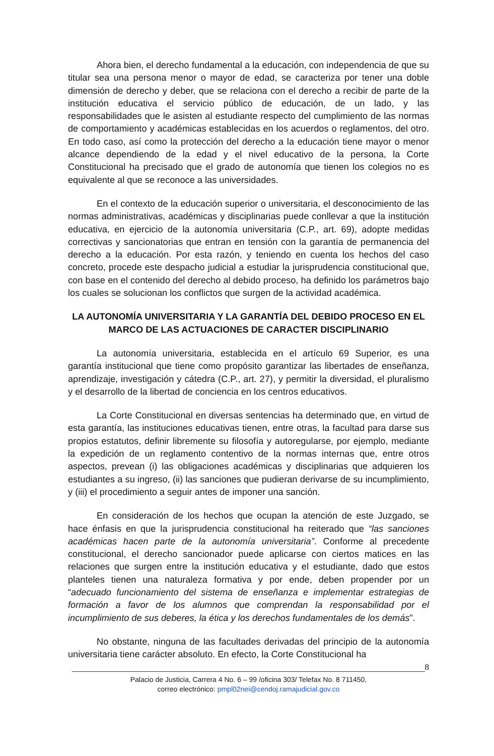Ahora bien, el derecho fundamental a la educación, con independencia de que su titular sea una persona menor o mayor de edad, se caracteriza por tener una doble dimensión de derecho y deber, que se relaciona con el derecho a recibir de parte de la institución educativa el servicio público de educación, de un lado, y las responsabilidades que le asisten al estudiante respecto del cumplimiento de las normas de comportamiento y académicas establecidas en los acuerdos o reglamentos, del otro. En todo caso, así como la protección del derecho a la educación tiene mayor o menor alcance dependiendo de la edad y el nivel educativo de la persona, la Corte Constitucional ha precisado que el grado de autonomía que tienen los colegios no es equivalente al que se reconoce a las universidades.
En el contexto de la educación superior o universitaria, el desconocimiento de las normas administrativas, académicas y disciplinarias puede conllevar a que la institución educativa, en ejercicio de la autonomía universitaria (C.P., art. 69), adopte medidas correctivas y sancionatorias que entran en tensión con la garantía de permanencia del derecho a la educación. Por esta razón, y teniendo en cuenta los hechos del caso concreto, procede este despacho judicial a estudiar la jurisprudencia constitucional que, con base en el contenido del derecho al debido proceso, ha definido los parámetros bajo los cuales se solucionan los conflictos que surgen de la actividad académica.
LA AUTONOMÍA UNIVERSITARIA Y LA GARANTÍA DEL DEBIDO PROCESO EN EL MARCO DE LAS ACTUACIONES DE CARACTER DISCIPLINARIO
La autonomía universitaria, establecida en el artículo 69 Superior, es una garantía institucional que tiene como propósito garantizar las libertades de enseñanza, aprendizaje, investigación y cátedra (C.P., art. 27), y permitir la diversidad, el pluralismo y el desarrollo de la libertad de conciencia en los centros educativos.
La Corte Constitucional en diversas sentencias ha determinado que, en virtud de esta garantía, las instituciones educativas tienen, entre otras, la facultad para darse sus propios estatutos, definir libremente su filosofía y autoregularse, por ejemplo, mediante la expedición de un reglamento contentivo de la normas internas que, entre otros aspectos, prevean (i) las obligaciones académicas y disciplinarias que adquieren los estudiantes a su ingreso, (ii) las sanciones que pudieran derivarse de su incumplimiento, y (iii) el procedimiento a seguir antes de imponer una sanción.
En consideración de los hechos que ocupan la atención de este Juzgado, se hace énfasis en que la jurisprudencia constitucional ha reiterado que “las sanciones académicas hacen parte de la autonomía universitaria”. Conforme al precedente constitucional, el derecho sancionador puede aplicarse con ciertos matices en las relaciones que surgen entre la institución educativa y el estudiante, dado que estos planteles tienen una naturaleza formativa y por ende, deben propender por un “adecuado funcionamiento del sistema de enseñanza e implementar estrategias de formación a favor de los alumnos que comprendan la responsabilidad por el incumplimiento de sus deberes, la ética y los derechos fundamentales de los demás”.
No obstante, ninguna de las facultades derivadas del principio de la autonomía universitaria tiene carácter absoluto. En efecto, la Corte Constitucional ha
8
Palacio de Justicia, Carrera 4 No. 6 – 99 /oficina 303/ Telefax No. 8 711450,
correo electrónico: pmpl02nei@cendoj.ramajudicial.gov.co